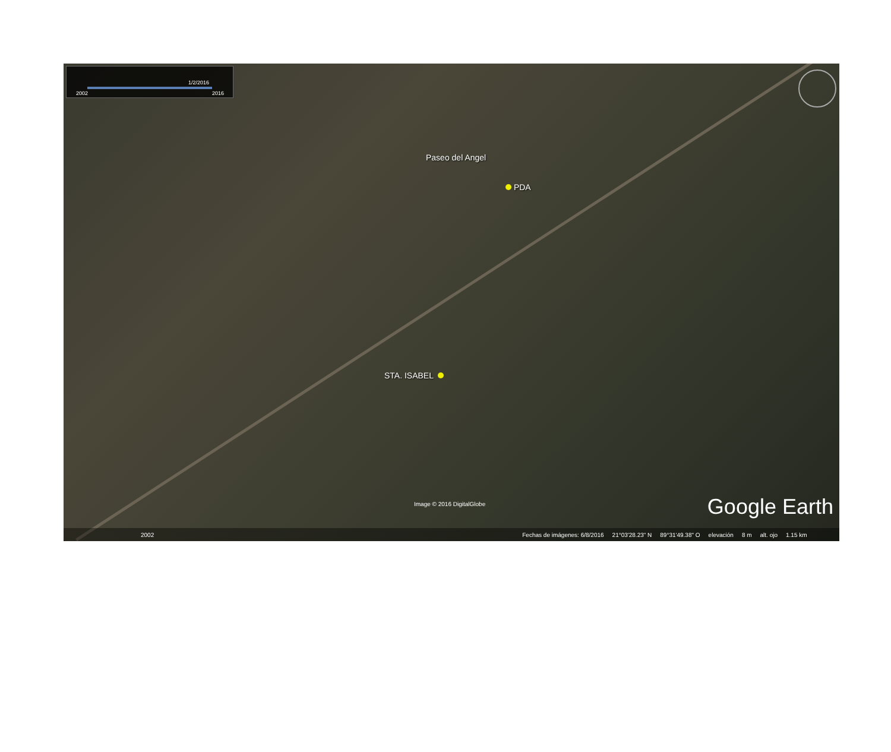1/2/2016
2002 2016
Paseo del Angel
PDA
STA. ISABEL
Image © 2016 DigitalGlobe Google Earth
2002 Fechas de imágenes: 6/8/2016 21°03'28.23" N 89°31'49.38" O elevación 8 m alt. ojo 1.15 km